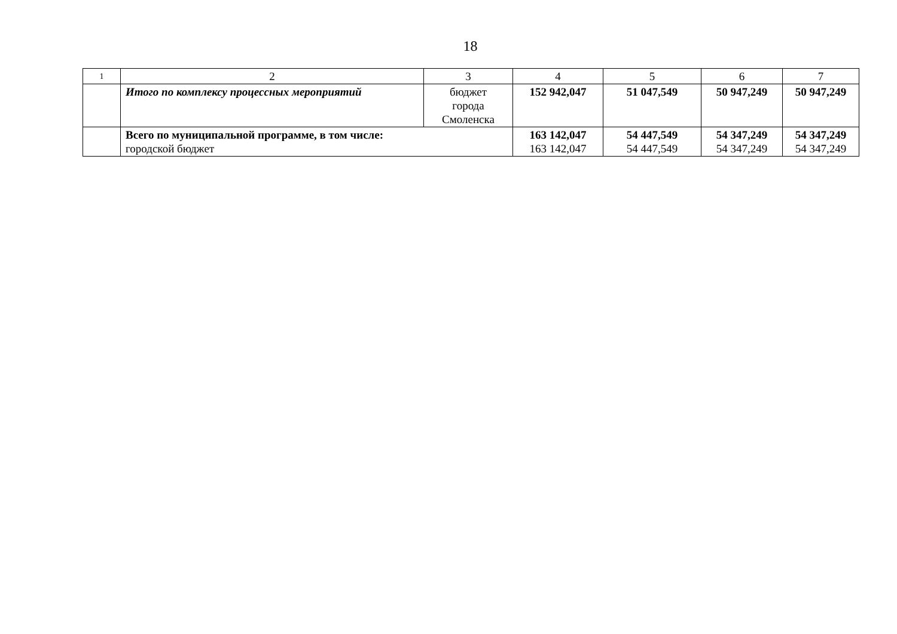18
| 1 | 2 | 3 | 4 | 5 | 6 | 7 |
| | Итого по комплексу процессных мероприятий | бюджет города Смоленска | 152 942,047 | 51 047,549 | 50 947,249 | 50 947,249 |
| | Всего по муниципальной программе, в том числе: городской бюджет | | 163 142,047 163 142,047 | 54 447,549 54 447,549 | 54 347,249 54 347,249 | 54 347,249 54 347,249 |